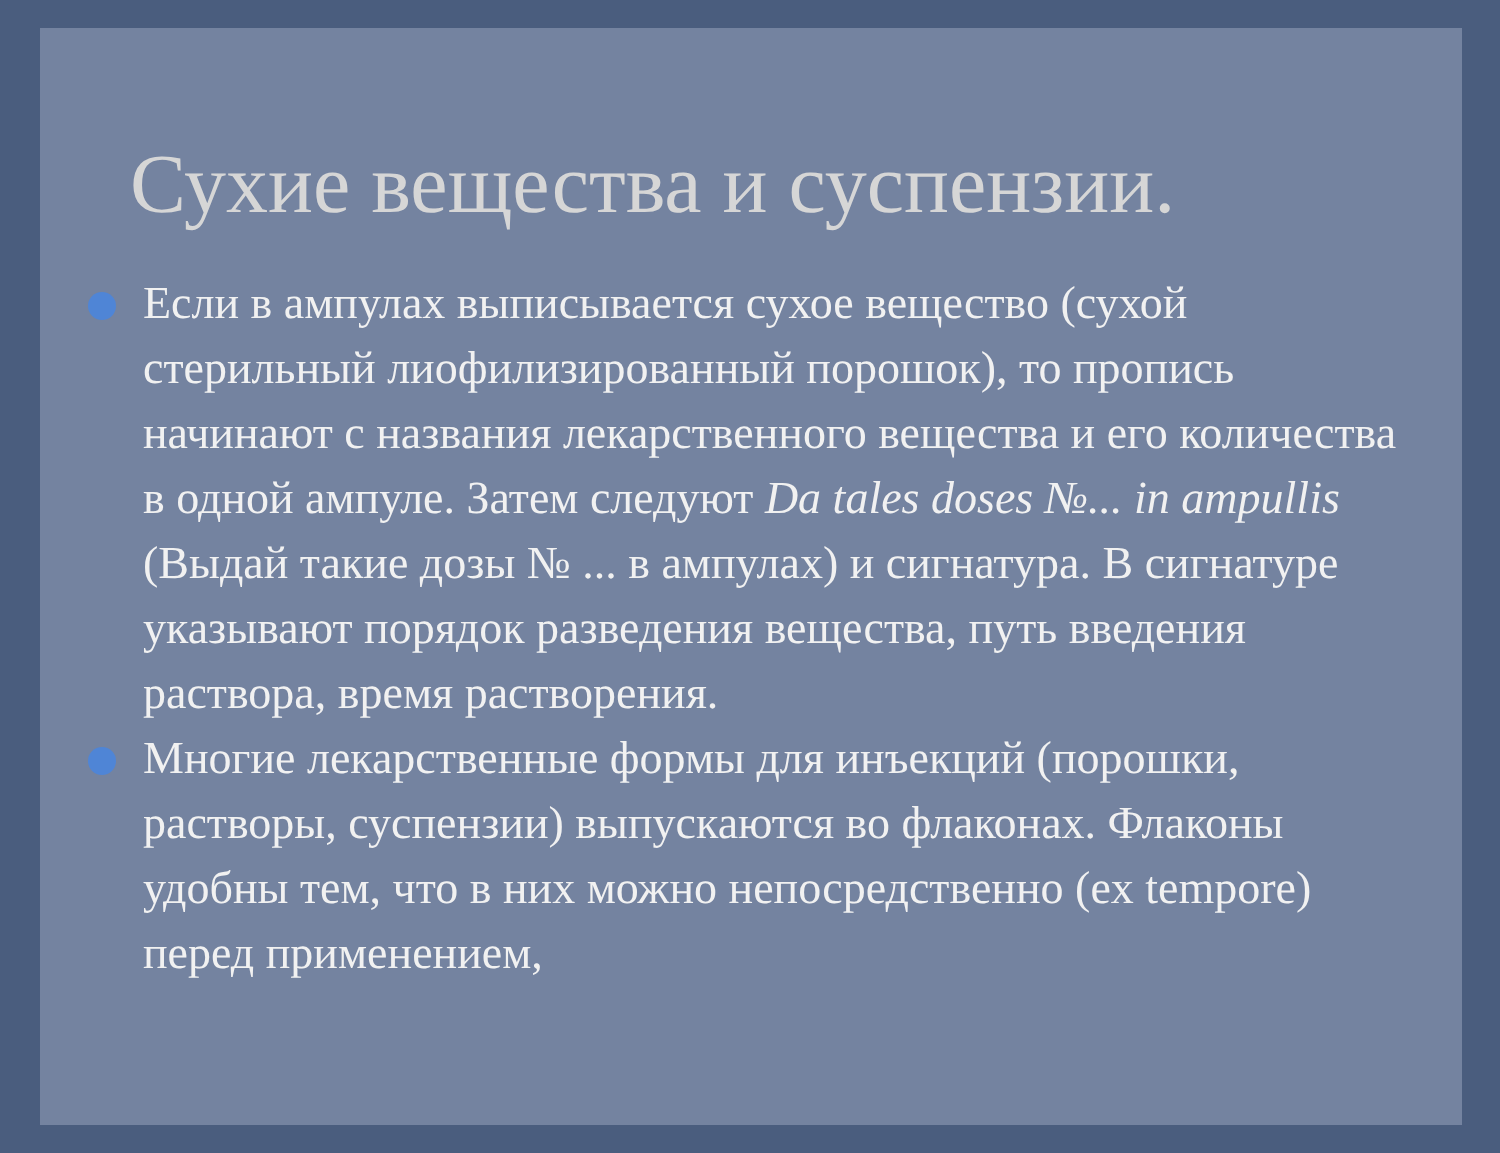Сухие вещества и суспензии.
Если в ампулах выписывается сухое вещество (сухой стерильный лиофилизированный порошок), то пропись начинают с названия лекарственного вещества и его количества в одной ампуле. Затем следуют Da tales doses №... in ampullis (Выдай такие дозы № ... в ампулах) и сигнатура. В сигнатуре указывают порядок разведения вещества, путь введения раствора, время растворения.
Многие лекарственные формы для инъекций (порошки, растворы, суспензии) выпускаются во флаконах. Флаконы удобны тем, что в них можно непосредственно (ex tempore) перед применением,